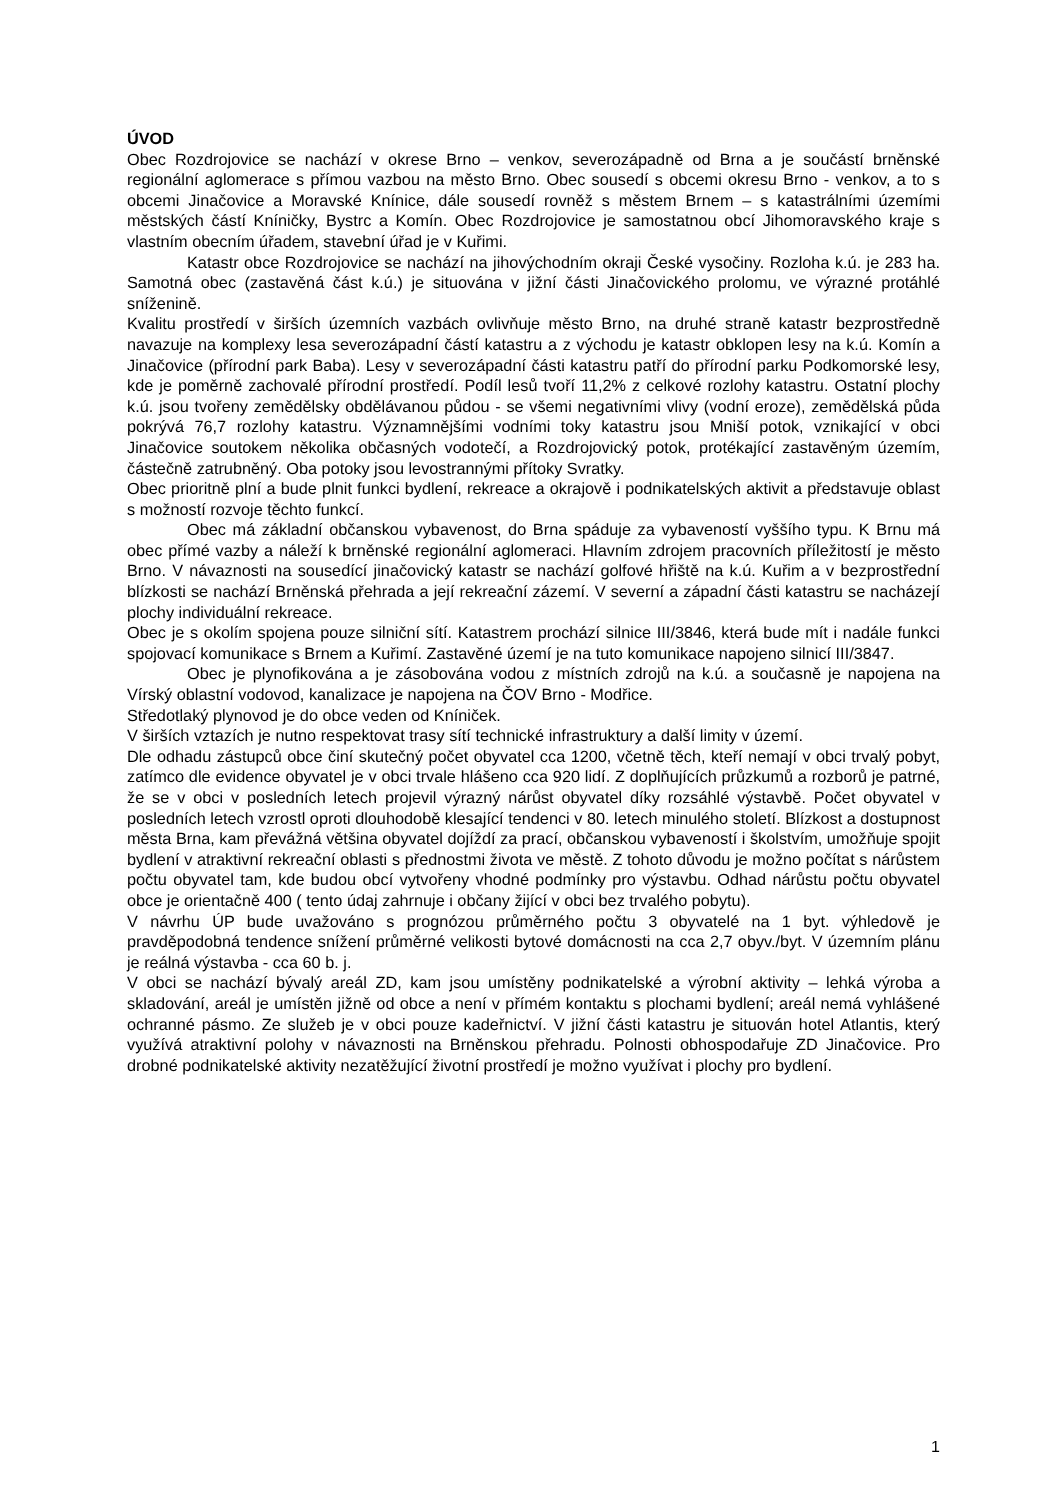ÚVOD
Obec Rozdrojovice se nachází v okrese Brno – venkov, severozápadně od Brna a je součástí brněnské regionální aglomerace s přímou vazbou na město Brno. Obec sousedí s obcemi okresu Brno - venkov, a to s obcemi Jinačovice a Moravské Knínice, dále sousedí rovněž s městem Brnem – s katastrálními územími městských částí Kníničky, Bystrc a Komín. Obec Rozdrojovice je samostatnou obcí Jihomoravského kraje s vlastním obecním úřadem, stavební úřad je v Kuřimi.
Katastr obce Rozdrojovice se nachází na jihovýchodním okraji České vysočiny. Rozloha k.ú. je 283 ha. Samotná obec (zastavěná část k.ú.) je situována v jižní části Jinačovického prolomu, ve výrazné protáhlé sníženině.
Kvalitu prostředí v širších územních vazbách ovlivňuje město Brno, na druhé straně katastr bezprostředně navazuje na komplexy lesa severozápadní částí katastru a z východu je katastr obklopen lesy na k.ú. Komín a Jinačovice (přírodní park Baba). Lesy v severozápadní části katastru patří do přírodní parku Podkomorské lesy, kde je poměrně zachovalé přírodní prostředí. Podíl lesů tvoří 11,2% z celkové rozlohy katastru. Ostatní plochy k.ú. jsou tvořeny zemědělsky obdělávanou půdou - se všemi negativními vlivy (vodní eroze), zemědělská půda pokrývá 76,7 rozlohy katastru. Významnějšími vodními toky katastru jsou Mniší potok, vznikající v obci Jinačovice soutokem několika občasných vodotečí, a Rozdrojovický potok, protékající zastavěným územím, částečně zatrubněný. Oba potoky jsou levostrannými přítoky Svratky.
Obec prioritně plní a bude plnit funkci bydlení, rekreace a okrajově i podnikatelských aktivit a představuje oblast s možností rozvoje těchto funkcí.
Obec má základní občanskou vybavenost, do Brna spáduje za vybaveností vyššího typu. K Brnu má obec přímé vazby a náleží k brněnské regionální aglomeraci. Hlavním zdrojem pracovních příležitostí je město Brno. V návaznosti na sousedící jinačovický katastr se nachází golfové hřiště na k.ú. Kuřim a v bezprostřední blízkosti se nachází Brněnská přehrada a její rekreační zázemí. V severní a západní části katastru se nacházejí plochy individuální rekreace.
Obec je s okolím spojena pouze silniční sítí. Katastrem prochází silnice III/3846, která bude mít i nadále funkci spojovací komunikace s Brnem a Kuřimí. Zastavěné území je na tuto komunikace napojeno silnicí III/3847.
Obec je plynofikována a je zásobována vodou z místních zdrojů na k.ú. a současně je napojena na Vírský oblastní vodovod, kanalizace je napojena na ČOV Brno - Modřice.
Středotlaký plynovod je do obce veden od Kníniček.
V širších vztazích je nutno respektovat trasy sítí technické infrastruktury a další limity v území.
Dle odhadu zástupců obce činí skutečný počet obyvatel cca 1200, včetně těch, kteří nemají v obci trvalý pobyt, zatímco dle evidence obyvatel je v obci trvale hlášeno cca 920 lidí. Z doplňujících průzkumů a rozborů je patrné, že se v obci v posledních letech projevil výrazný nárůst obyvatel díky rozsáhlé výstavbě. Počet obyvatel v posledních letech vzrostl oproti dlouhodobě klesající tendenci v 80. letech minulého století. Blízkost a dostupnost města Brna, kam převážná většina obyvatel dojíždí za prací, občanskou vybaveností i školstvím, umožňuje spojit bydlení v atraktivní rekreační oblasti s přednostmi života ve městě. Z tohoto důvodu je možno počítat s nárůstem počtu obyvatel tam, kde budou obcí vytvořeny vhodné podmínky pro výstavbu. Odhad nárůstu počtu obyvatel obce je orientačně 400 ( tento údaj zahrnuje i občany žijící v obci bez trvalého pobytu).
V návrhu ÚP bude uvažováno s prognózou průměrného počtu 3 obyvatelé na 1 byt. výhledově je pravděpodobná tendence snížení průměrné velikosti bytové domácnosti na cca 2,7 obyv./byt. V územním plánu je reálná výstavba - cca 60 b. j.
V obci se nachází bývalý areál ZD, kam jsou umístěny podnikatelské a výrobní aktivity – lehká výroba a skladování, areál je umístěn jižně od obce a není v přímém kontaktu s plochami bydlení; areál nemá vyhlášené ochranné pásmo. Ze služeb je v obci pouze kadeřnictví. V jižní části katastru je situován hotel Atlantis, který využívá atraktivní polohy v návaznosti na Brněnskou přehradu. Polnosti obhospodařuje ZD Jinačovice. Pro drobné podnikatelské aktivity nezatěžující životní prostředí je možno využívat i plochy pro bydlení.
1